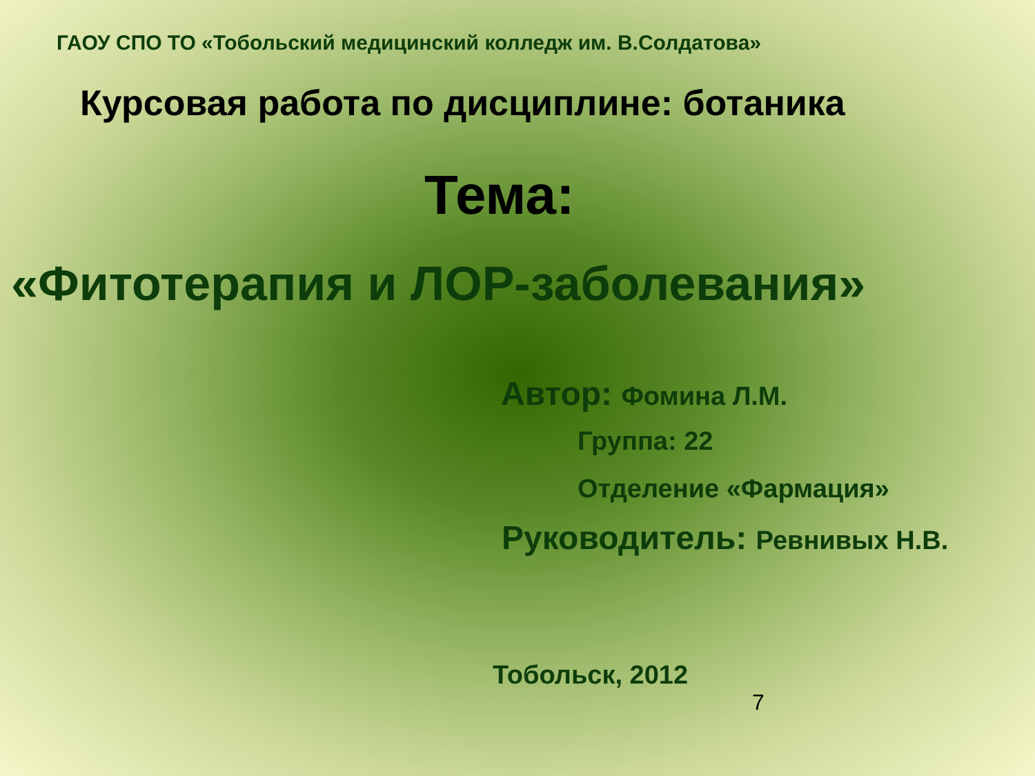ГАОУ СПО ТО «Тобольский медицинский колледж им. В.Солдатова»
Курсовая работа по дисциплине: ботаника
Тема:
«Фитотерапия и ЛОР-заболевания»
Автор: Фомина Л.М.
Группа: 22
Отделение «Фармация»
Руководитель: Ревнивых Н.В.
Тобольск, 2012
7